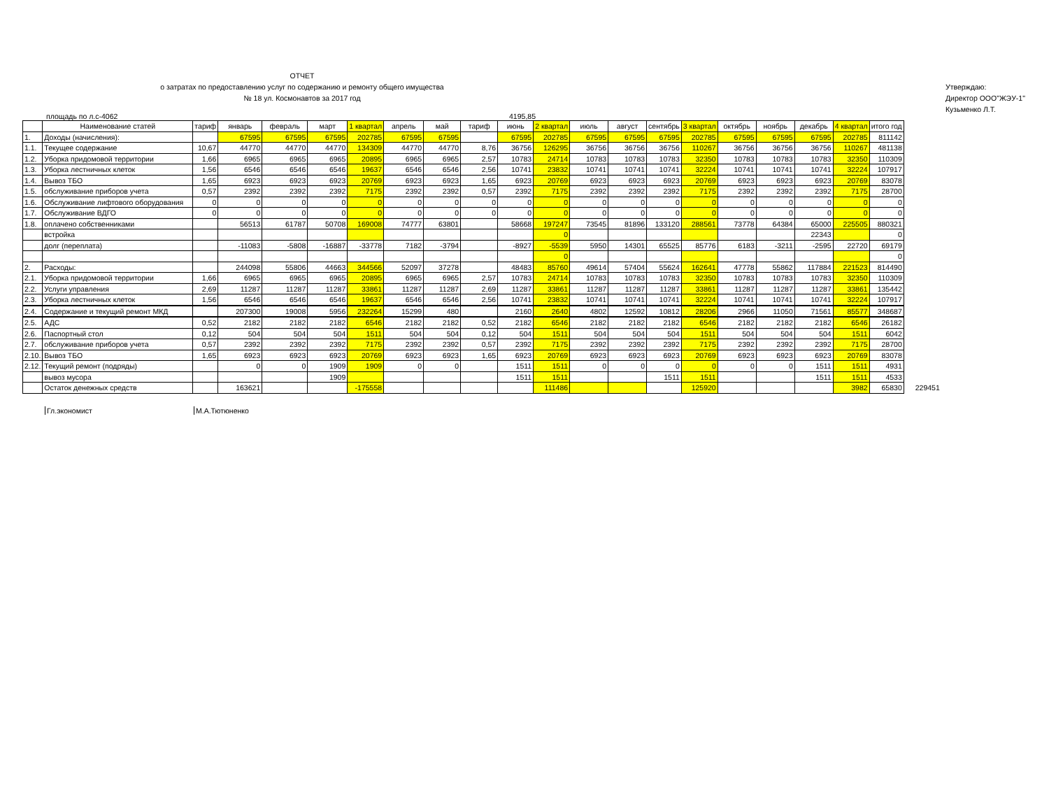ОТЧЕТ
о затратах по предоставлению услуг по содержанию и ремонту общего имущества
№ 18 ул. Космонавтов за 2017 год
Утверждаю:
Директор ООО"ЖЭУ-1"
Кузьменко Л.Т.
площадь по л.с-4062 4195,85
| | Наименование статей | тариф | январь | февраль | март | 1 квартал | апрель | май | тариф | июнь | 2 квартал | июль | август | сентябрь | 3 квартал | октябрь | ноябрь | декабрь | 4 квартал | итого год | |
| --- | --- | --- | --- | --- | --- | --- | --- | --- | --- | --- | --- | --- | --- | --- | --- | --- | --- | --- | --- | --- | --- |
| 1. | Доходы (начисления): | | 67595 | 67595 | 67595 | 202785 | 67595 | 67595 | | 67595 | 202785 | 67595 | 67595 | 67595 | 202785 | 67595 | 67595 | 67595 | 202785 | 811142 | |
| 1.1. | Текущее содержание | 10,67 | 44770 | 44770 | 44770 | 134309 | 44770 | 44770 | 8,76 | 36756 | 126295 | 36756 | 36756 | 36756 | 110267 | 36756 | 36756 | 36756 | 110267 | 481138 | |
| 1.2. | Уборка придомовой территории | 1,66 | 6965 | 6965 | 6965 | 20895 | 6965 | 6965 | 2,57 | 10783 | 24714 | 10783 | 10783 | 10783 | 32350 | 10783 | 10783 | 10783 | 32350 | 110309 | |
| 1.3. | Уборка лестничных клеток | 1,56 | 6546 | 6546 | 6546 | 19637 | 6546 | 6546 | 2,56 | 10741 | 23832 | 10741 | 10741 | 10741 | 32224 | 10741 | 10741 | 10741 | 32224 | 107917 | |
| 1.4. | Вывоз ТБО | 1,65 | 6923 | 6923 | 6923 | 20769 | 6923 | 6923 | 1,65 | 6923 | 20769 | 6923 | 6923 | 6923 | 20769 | 6923 | 6923 | 6923 | 20769 | 83078 | |
| 1.5. | обслуживание приборов учета | 0,57 | 2392 | 2392 | 2392 | 7175 | 2392 | 2392 | 0,57 | 2392 | 7175 | 2392 | 2392 | 2392 | 7175 | 2392 | 2392 | 2392 | 7175 | 28700 | |
| 1.6. | Обслуживание лифтового оборудования | 0 | 0 | 0 | 0 | 0 | 0 | 0 | 0 | 0 | 0 | 0 | 0 | 0 | 0 | 0 | 0 | 0 | 0 | 0 | |
| 1.7. | Обслуживание ВДГО | 0 | 0 | 0 | 0 | 0 | 0 | 0 | 0 | 0 | 0 | 0 | 0 | 0 | 0 | 0 | 0 | 0 | 0 | 0 | |
| 1.8. | оплачено собственниками | | 56513 | 61787 | 50708 | 169008 | 74777 | 63801 | | 58668 | 197247 | 73545 | 81896 | 133120 | 288561 | 73778 | 64384 | 65000 | 225505 | 880321 | |
| | встройка | | | | | | | | | | 0 | | | | | | | 22343 | | 0 | |
| | долг (переплата) | | -11083 | -5808 | -16887 | -33778 | 7182 | -3794 | | -8927 | -5539 | 5950 | 14301 | 65525 | 85776 | 6183 | -3211 | -2595 | 22720 | 69179 | |
| | | | | | | | | | | | 0 | | | | | | | | | 0 | |
| 2. | Расходы: | | 244098 | 55806 | 44663 | 344566 | 52097 | 37278 | | 48483 | 85760 | 49614 | 57404 | 55624 | 162641 | 47778 | 55862 | 117884 | 221523 | 814490 | |
| 2.1. | Уборка придомовой территории | 1,66 | 6965 | 6965 | 6965 | 20895 | 6965 | 6965 | 2,57 | 10783 | 24714 | 10783 | 10783 | 10783 | 32350 | 10783 | 10783 | 10783 | 32350 | 110309 | |
| 2.2. | Услуги управления | 2,69 | 11287 | 11287 | 11287 | 33861 | 11287 | 11287 | 2,69 | 11287 | 33861 | 11287 | 11287 | 11287 | 33861 | 11287 | 11287 | 11287 | 33861 | 135442 | |
| 2.3. | Уборка лестничных клеток | 1,56 | 6546 | 6546 | 6546 | 19637 | 6546 | 6546 | 2,56 | 10741 | 23832 | 10741 | 10741 | 10741 | 32224 | 10741 | 10741 | 10741 | 32224 | 107917 | |
| 2.4. | Содержание и текущий ремонт МКД | | 207300 | 19008 | 5956 | 232264 | 15299 | 480 | | 2160 | 2640 | 4802 | 12592 | 10812 | 28206 | 2966 | 11050 | 71561 | 85577 | 348687 | |
| 2.5. | АДС | 0,52 | 2182 | 2182 | 2182 | 6546 | 2182 | 2182 | 0,52 | 2182 | 6546 | 2182 | 2182 | 2182 | 6546 | 2182 | 2182 | 2182 | 6546 | 26182 | |
| 2.6. | Паспортный стол | 0,12 | 504 | 504 | 504 | 1511 | 504 | 504 | 0,12 | 504 | 1511 | 504 | 504 | 504 | 1511 | 504 | 504 | 504 | 1511 | 6042 | |
| 2.7. | обслуживание приборов учета | 0,57 | 2392 | 2392 | 2392 | 7175 | 2392 | 2392 | 0,57 | 2392 | 7175 | 2392 | 2392 | 2392 | 7175 | 2392 | 2392 | 2392 | 7175 | 28700 | |
| 2.10. | Вывоз ТБО | 1,65 | 6923 | 6923 | 6923 | 20769 | 6923 | 6923 | 1,65 | 6923 | 20769 | 6923 | 6923 | 6923 | 20769 | 6923 | 6923 | 6923 | 20769 | 83078 | |
| 2.12. | Текущий ремонт (подряды) | | 0 | 0 | 1909 | 1909 | 0 | 0 | | 1511 | 1511 | 0 | 0 | 0 | 0 | 0 | 0 | 1511 | 1511 | 4931 | |
| | вывоз мусора | | | | 1909 | | | | | 1511 | 1511 | | | 1511 | 1511 | | | 1511 | 1511 | 4533 | |
| | Остаток денежных средств | | 163621 | | | -175558 | | | | | 111486 | | | | 125920 | | | | 3982 | 65830 | 229451 |
Гл.экономист М.А.Тютюненко